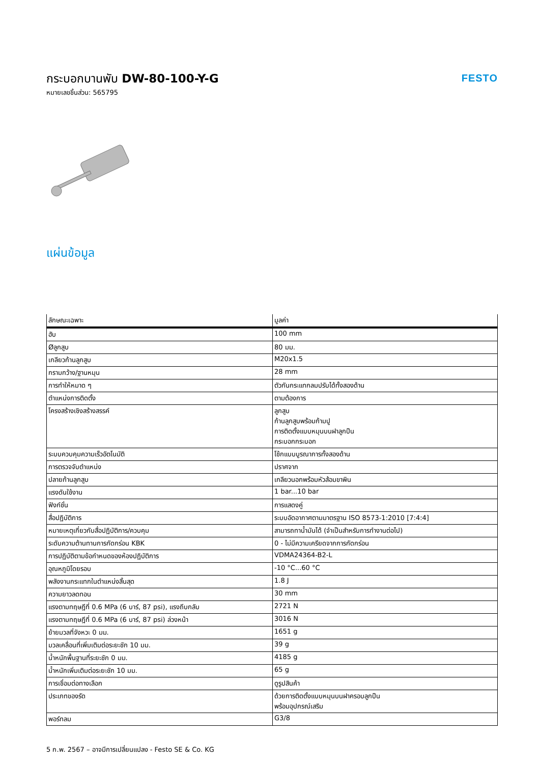กระบอกบานพับ DW-80-100-Y-G
หมายเลขชิ้นส่วน: 565795
FESTO
แผ่นข้อมูล
| ลักษณะเฉพาะ | มูลค่า |
| --- | --- |
| ฮับ | 100 mm |
| Øลูกสูบ | 80 มม. |
| เกลียวก้านลูกสูบ | M20x1.5 |
| กรามกว้าง/ฐานหมุน | 28 mm |
| การทำให้หมาด ๆ | ตัวกันกระแทกลมปรับได้ทั้งสองด้าน |
| ตำแหน่งการติดตั้ง | ตามต้องการ |
| โครงสร้างเชิงสร้างสรรค์ | ลูกสูบ ก้านลูกสูบพร้อมก้ามปู การติดตั้งแบบหมุนบนฝาลูกปืน กระบอกกระบอก |
| ระบบควบคุมความเร็วอัตโนมัติ | โช้กแบบบูรณาการทั้งสองด้าน |
| การตรวจจับตำแหน่ง | ปราศจาก |
| ปลายก้านลูกสูบ | เกลียวนอกพร้อมหัวส้อมขาพิน |
| แรงดันใช้งาน | 1 bar...10 bar |
| ฟังก์ชั่น | การแสดงคู่ |
| สื่อปฏิบัติการ | ระบบอัดอากาศตามมาตรฐาน ISO 8573-1:2010 [7:4:4] |
| หมายเหตุเกี่ยวกับสื่อปฏิบัติการ/ควบคุม | สามารถทาน้ำมันได้ (จำเป็นสำหรับการทำงานต่อไป) |
| ระดับความต้านทานการกัดกร่อน KBK | 0 - ไม่มีความเครียดจากการกัดกร่อน |
| การปฏิบัติตามข้อกำหนดของห้องปฏิบัติการ | VDMA24364-B2-L |
| อุณหภูมิโดยรอบ | -10 °C...60 °C |
| พลังงานกระแทกในตำแหน่งสิ้นสุด | 1.8 J |
| ความยาวลดทอน | 30 mm |
| แรงตามทฤษฎีที่ 0.6 MPa (6 บาร์, 87 psi), แรงถีบกลับ | 2721 N |
| แรงตามทฤษฎีที่ 0.6 MPa (6 บาร์, 87 psi) ล่วงหน้า | 3016 N |
| ย้ายมวลที่จังหวะ 0 มม. | 1651 g |
| มวลเคลื่อนที่เพิ่มเติมต่อระยะชัก 10 มม. | 39 g |
| น้ำหนักพื้นฐานที่ระยะชัก 0 มม. | 4185 g |
| น้ำหนักเพิ่มเติมต่อระยะชัก 10 มม. | 65 g |
| การเชื่อมต่อทางเลือก | ดูรูปสินค้า |
| ประเภทของรัด | ด้วยการติดตั้งแบบหมุนบนฝาครอบลูกปืน พร้อมอุปกรณ์เสริม |
| พอร์ทลม | G3/8 |
5 ก.พ. 2567 – อาจมีการเปลี่ยนแปลง - Festo SE & Co. KG